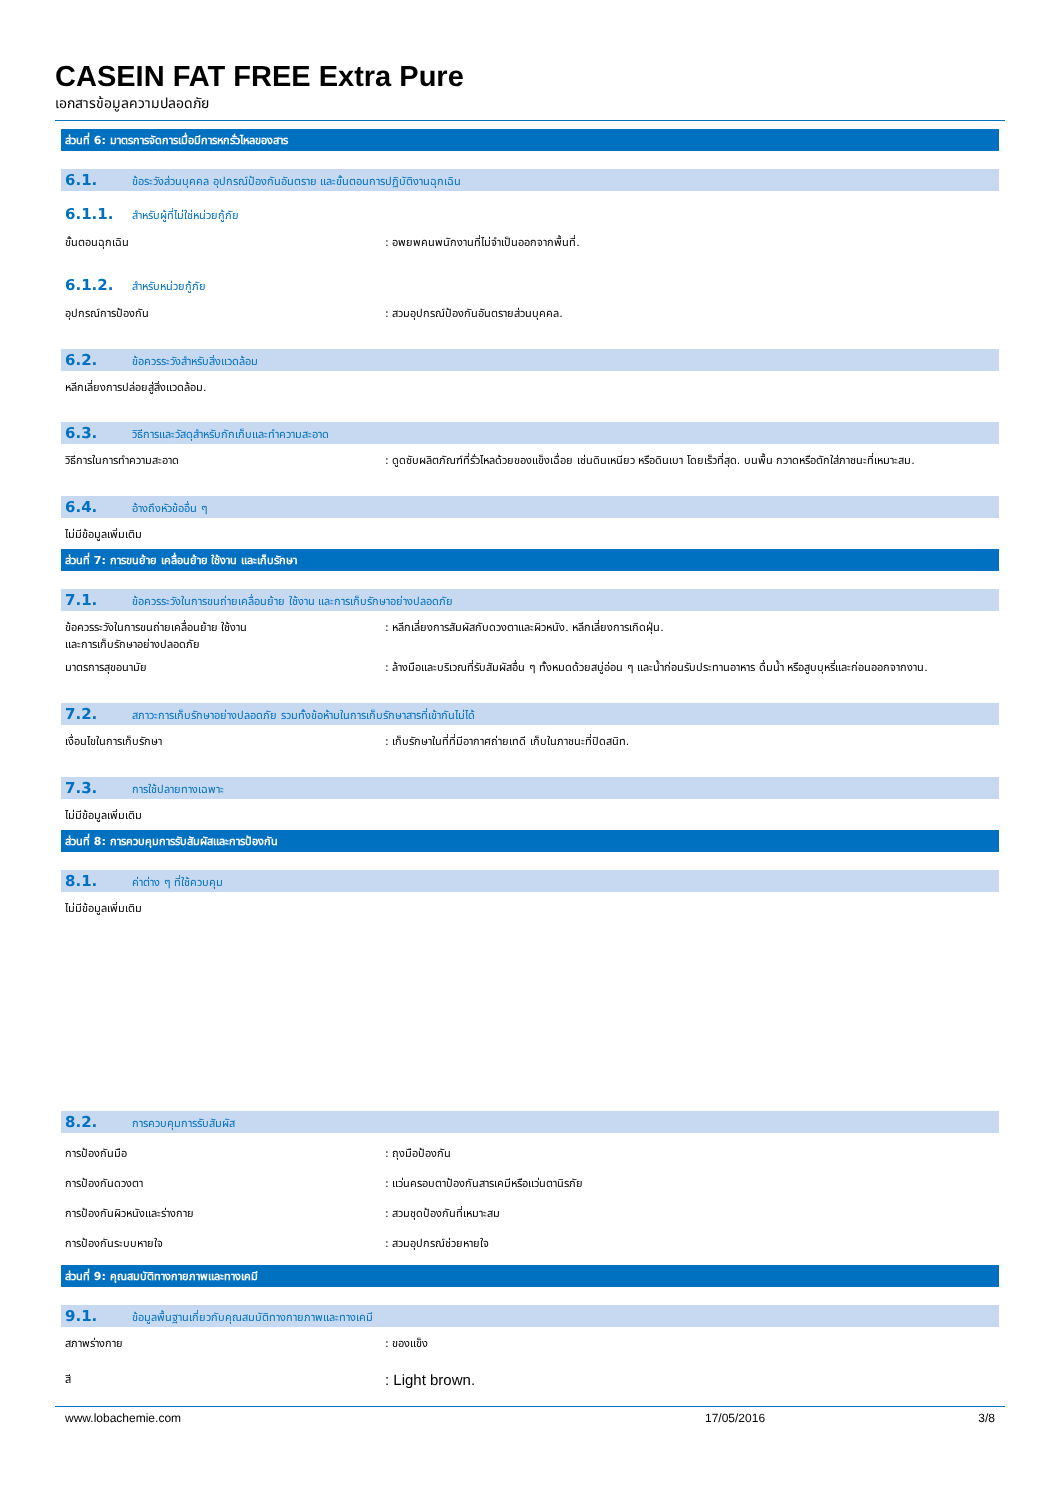CASEIN FAT FREE Extra Pure
เอกสารข้อมูลความปลอดภัย
ส่วนที่ 6: มาตรการจัดการเมื่อมีการหกรั่วไหลของสาร
6.1. ข้อระวังส่วนบุคคล อุปกรณ์ป้องกันอันตราย และขั้นตอนการปฏิบัติงานฉุกเฉิน
6.1.1. สำหรับผู้ที่ไม่ใช่หน่วยกู้ภัย
ขั้นตอนฉุกเฉิน : อพยพคนพนักงานที่ไม่จำเป็นออกจากพื้นที่.
6.1.2. สำหรับหน่วยกู้ภัย
อุปกรณ์การป้องกัน : สวมอุปกรณ์ป้องกันอันตรายส่วนบุคคล.
6.2. ข้อควรระวังสำหรับสิ่งแวดล้อม
หลีกเลี่ยงการปล่อยสู่สิ่งแวดล้อม.
6.3. วิธีการและวัสดุสำหรับกักเก็บและทำความสะอาด
วิธีการในการทำความสะอาด : ดูดซับผลิตภัณฑ์ที่รั่วไหลด้วยของแข็งเฉื่อย เช่นดินเหนียว หรือดินเบา โดยเร็วที่สุด. บนพื้น กวาดหรือตักใส่ภาชนะที่เหมาะสม.
6.4. อ้างถึงหัวข้ออื่น ๆ
ไม่มีข้อมูลเพิ่มเติม
ส่วนที่ 7: การขนย้าย เคลื่อนย้าย ใช้งาน และเก็บรักษา
7.1. ข้อควรระวังในการขนถ่ายเคลื่อนย้าย ใช้งาน และการเก็บรักษาอย่างปลอดภัย
ข้อควรระวังในการขนถ่ายเคลื่อนย้าย ใช้งาน
และการเก็บรักษาอย่างปลอดภัย
: หลีกเลี่ยงการสัมผัสกับดวงตาและผิวหนัง. หลีกเลี่ยงการเกิดฝุ่น.
มาตรการสุขอนามัย : ล้างมือและบริเวณที่รับสัมผัสอื่น ๆ ทั้งหมดด้วยสบู่อ่อน ๆ และน้ำก่อนรับประทานอาหาร ดื่มน้ำ หรือสูบบุหรี่และก่อนออกจากงาน.
7.2. สภาวะการเก็บรักษาอย่างปลอดภัย รวมทั้งข้อห้ามในการเก็บรักษาสารที่เข้ากันไม่ได้
เงื่อนไขในการเก็บรักษา : เก็บรักษาในที่ที่มีอากาศถ่ายเทดี เก็บในภาชนะที่ปิดสนิท.
7.3. การใช้ปลายทางเฉพาะ
ไม่มีข้อมูลเพิ่มเติม
ส่วนที่ 8: การควบคุมการรับสัมผัสและการป้องกัน
8.1. ค่าต่าง ๆ ที่ใช้ควบคุม
ไม่มีข้อมูลเพิ่มเติม
8.2. การควบคุมการรับสัมผัส
การป้องกันมือ : ถุงมือป้องกัน
การป้องกันดวงตา : แว่นครอบตาป้องกันสารเคมีหรือแว่นตานิรภัย
การป้องกันผิวหนังและร่างกาย : สวมชุดป้องกันที่เหมาะสม
การป้องกันระบบหายใจ : สวมอุปกรณ์ช่วยหายใจ
ส่วนที่ 9: คุณสมบัติทางกายภาพและทางเคมี
9.1. ข้อมูลพื้นฐานเกี่ยวกับคุณสมบัติทางกายภาพและทางเคมี
สภาพร่างกาย : ของแข็ง
สี
: Light brown.
www.lobachemie.com 17/05/2016 3/8